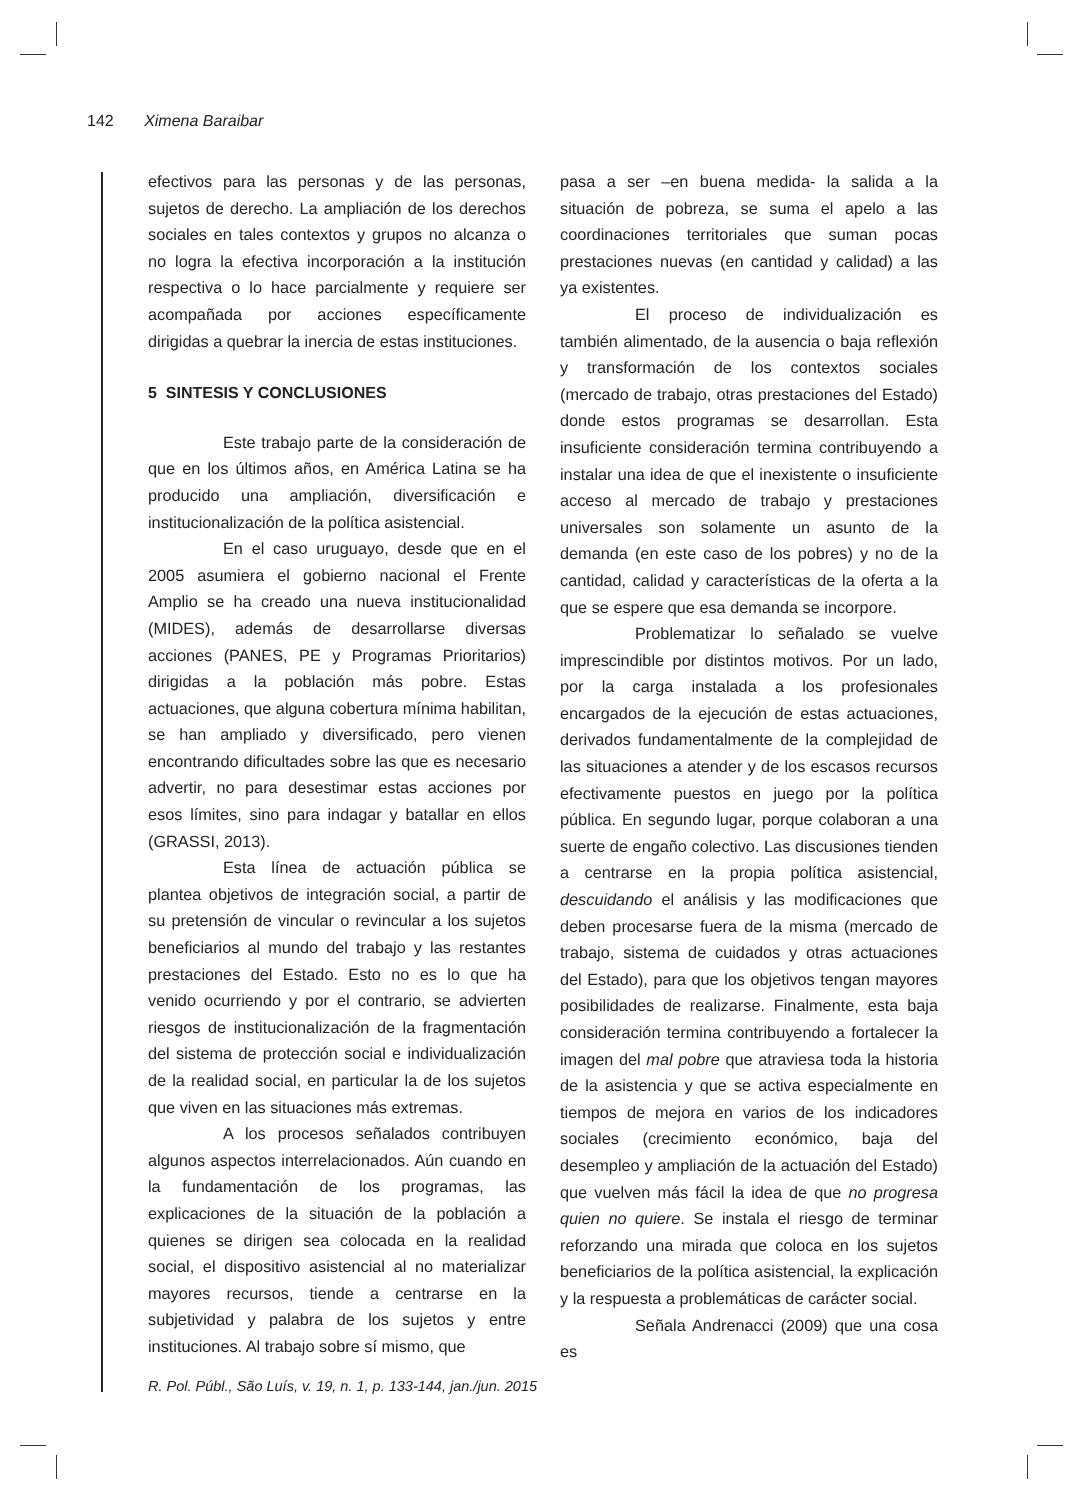142 Ximena Baraibar
efectivos para las personas y de las personas, sujetos de derecho. La ampliación de los derechos sociales en tales contextos y grupos no alcanza o no logra la efectiva incorporación a la institución respectiva o lo hace parcialmente y requiere ser acompañada por acciones específicamente dirigidas a quebrar la inercia de estas instituciones.
5 SINTESIS Y CONCLUSIONES
Este trabajo parte de la consideración de que en los últimos años, en América Latina se ha producido una ampliación, diversificación e institucionalización de la política asistencial.
En el caso uruguayo, desde que en el 2005 asumiera el gobierno nacional el Frente Amplio se ha creado una nueva institucionalidad (MIDES), además de desarrollarse diversas acciones (PANES, PE y Programas Prioritarios) dirigidas a la población más pobre. Estas actuaciones, que alguna cobertura mínima habilitan, se han ampliado y diversificado, pero vienen encontrando dificultades sobre las que es necesario advertir, no para desestimar estas acciones por esos límites, sino para indagar y batallar en ellos (GRASSI, 2013).
Esta línea de actuación pública se plantea objetivos de integración social, a partir de su pretensión de vincular o revincular a los sujetos beneficiarios al mundo del trabajo y las restantes prestaciones del Estado. Esto no es lo que ha venido ocurriendo y por el contrario, se advierten riesgos de institucionalización de la fragmentación del sistema de protección social e individualización de la realidad social, en particular la de los sujetos que viven en las situaciones más extremas.
A los procesos señalados contribuyen algunos aspectos interrelacionados. Aún cuando en la fundamentación de los programas, las explicaciones de la situación de la población a quienes se dirigen sea colocada en la realidad social, el dispositivo asistencial al no materializar mayores recursos, tiende a centrarse en la subjetividad y palabra de los sujetos y entre instituciones. Al trabajo sobre sí mismo, que
pasa a ser –en buena medida- la salida a la situación de pobreza, se suma el apelo a las coordinaciones territoriales que suman pocas prestaciones nuevas (en cantidad y calidad) a las ya existentes.
El proceso de individualización es también alimentado, de la ausencia o baja reflexión y transformación de los contextos sociales (mercado de trabajo, otras prestaciones del Estado) donde estos programas se desarrollan. Esta insuficiente consideración termina contribuyendo a instalar una idea de que el inexistente o insuficiente acceso al mercado de trabajo y prestaciones universales son solamente un asunto de la demanda (en este caso de los pobres) y no de la cantidad, calidad y características de la oferta a la que se espere que esa demanda se incorpore.
Problematizar lo señalado se vuelve imprescindible por distintos motivos. Por un lado, por la carga instalada a los profesionales encargados de la ejecución de estas actuaciones, derivados fundamentalmente de la complejidad de las situaciones a atender y de los escasos recursos efectivamente puestos en juego por la política pública. En segundo lugar, porque colaboran a una suerte de engaño colectivo. Las discusiones tienden a centrarse en la propia política asistencial, descuidando el análisis y las modificaciones que deben procesarse fuera de la misma (mercado de trabajo, sistema de cuidados y otras actuaciones del Estado), para que los objetivos tengan mayores posibilidades de realizarse. Finalmente, esta baja consideración termina contribuyendo a fortalecer la imagen del mal pobre que atraviesa toda la historia de la asistencia y que se activa especialmente en tiempos de mejora en varios de los indicadores sociales (crecimiento económico, baja del desempleo y ampliación de la actuación del Estado) que vuelven más fácil la idea de que no progresa quien no quiere. Se instala el riesgo de terminar reforzando una mirada que coloca en los sujetos beneficiarios de la política asistencial, la explicación y la respuesta a problemáticas de carácter social.
Señala Andrenacci (2009) que una cosa es
R. Pol. Públ., São Luís, v. 19, n. 1, p. 133-144, jan./jun. 2015